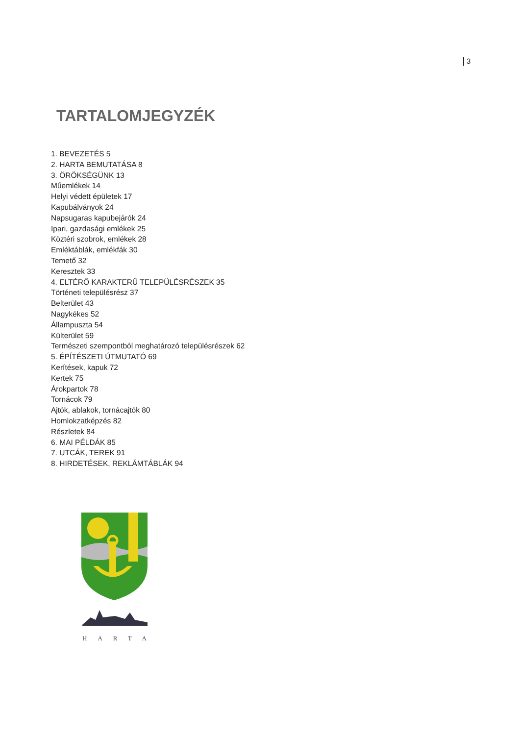3
TARTALOMJEGYZÉK
1. BEVEZETÉS 5
2. HARTA BEMUTATÁSA 8
3. ÖRÖKSÉGÜNK 13
Műemlékek 14
Helyi védett épületek 17
Kapubálványok 24
Napsugaras kapubejárók 24
Ipari, gazdasági emlékek 25
Köztéri szobrok, emlékek 28
Emléktáblák, emlékfák 30
Temető 32
Keresztek 33
4. ELTÉRŐ KARAKTERŰ TELEPÜLÉSRÉSZEK 35
Történeti településrész 37
Belterület 43
Nagykékes 52
Állampuszta 54
Külterület 59
Természeti szempontból meghatározó településrészek 62
5. ÉPÍTÉSZETI ÚTMUTATÓ 69
Kerítések, kapuk 72
Kertek 75
Árokpartok 78
Tornácok 79
Ajtók, ablakok, tornácajtók 80
Homlokzatképzés 82
Részletek 84
6. MAI PÉLDÁK 85
7. UTCÁK, TEREK 91
8. HIRDETÉSEK, REKLÁMTÁBLÁK 94
HARTA